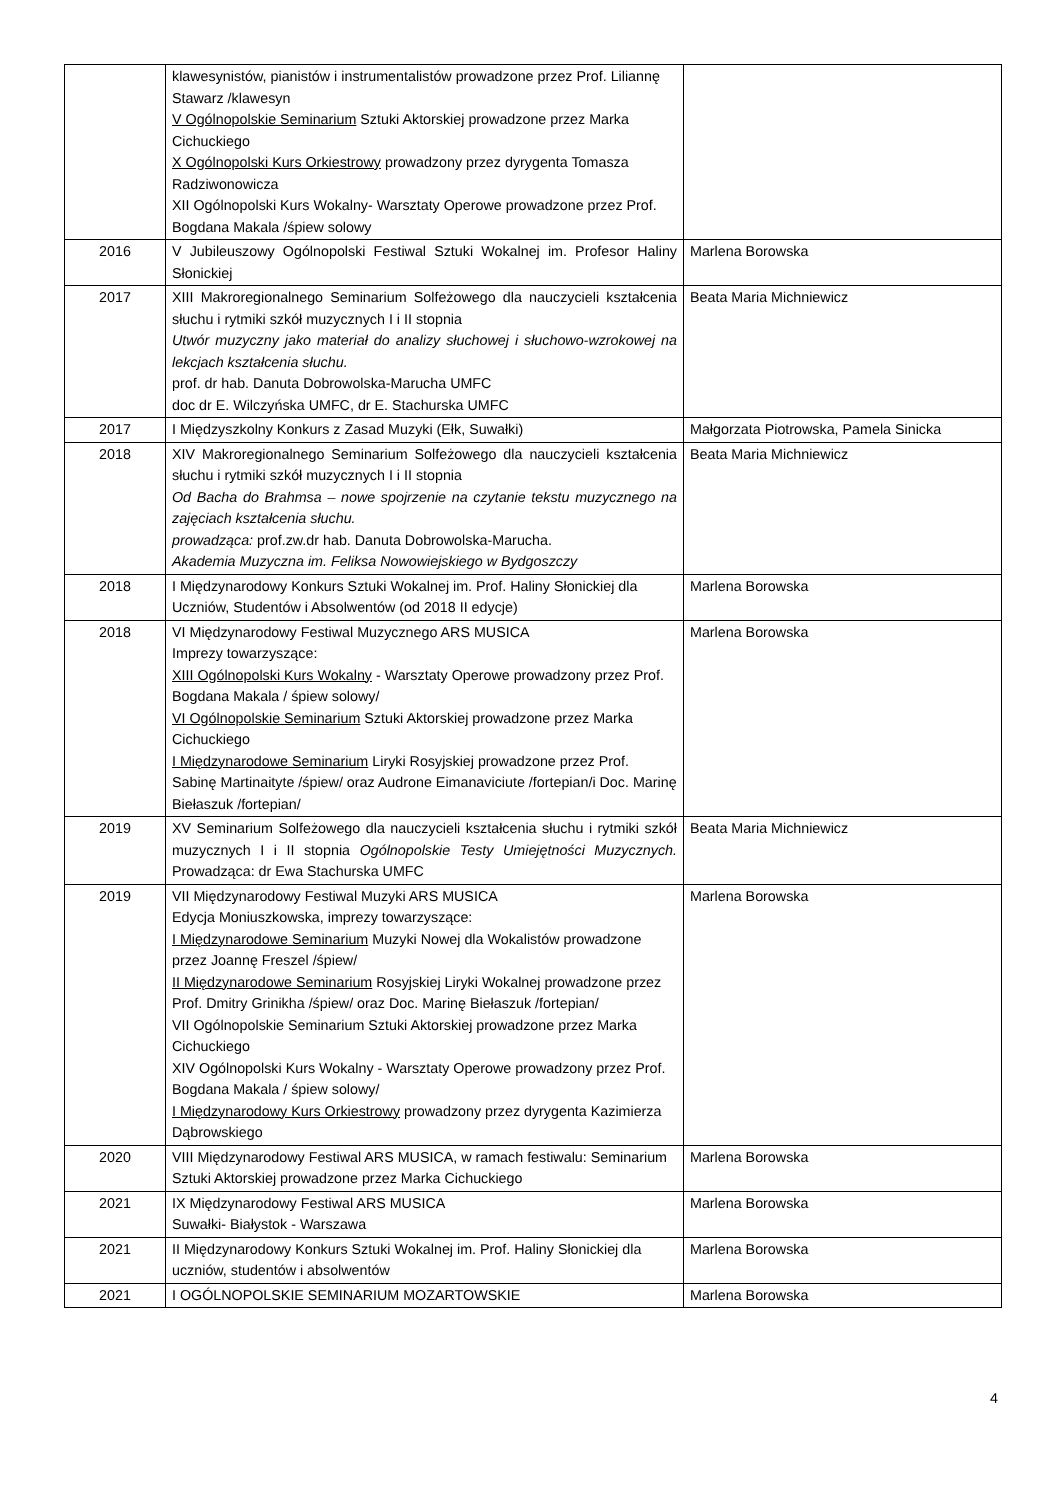| | klawesynistów, pianistów i instrumentalistów prowadzone przez Prof. Liliannę Stawarz /klawesyn V Ogólnopolskie Seminarium Sztuki Aktorskiej prowadzone przez Marka Cichuckiego X Ogólnopolski Kurs Orkiestrowy prowadzony przez dyrygenta Tomasza Radziwonowicza XII Ogólnopolski Kurs Wokalny- Warsztaty Operowe prowadzone przez Prof. Bogdana Makala /śpiew solowy | |
| 2016 | V Jubileuszowy Ogólnopolski Festiwal Sztuki Wokalnej im. Profesor Haliny Słonickiej | Marlena Borowska |
| 2017 | XIII Makroregionalnego Seminarium Solfeżowego dla nauczycieli kształcenia słuchu i rytmiki szkół muzycznych I i II stopnia Utwór muzyczny jako materiał do analizy słuchowej i słuchowo-wzrokowej na lekcjach kształcenia słuchu. prof. dr hab. Danuta Dobrowolska-Marucha UMFC doc dr E. Wilczyńska UMFC, dr E. Stachurska UMFC | Beata Maria Michniewicz |
| 2017 | I Międzyszkolny Konkurs z Zasad Muzyki (Ełk, Suwałki) | Małgorzata Piotrowska, Pamela Sinicka |
| 2018 | XIV Makroregionalnego Seminarium Solfeżowego dla nauczycieli kształcenia słuchu i rytmiki szkół muzycznych I i II stopnia Od Bacha do Brahmsa – nowe spojrzenie na czytanie tekstu muzycznego na zajęciach kształcenia słuchu. prowadząca: prof.zw.dr hab. Danuta Dobrowolska-Marucha. Akademia Muzyczna im. Feliksa Nowowiejskiego w Bydgoszczy | Beata Maria Michniewicz |
| 2018 | I Międzynarodowy Konkurs Sztuki Wokalnej im. Prof. Haliny Słonickiej dla Uczniów, Studentów i Absolwentów (od 2018 II edycje) | Marlena Borowska |
| 2018 | VI Międzynarodowy Festiwal Muzycznego ARS MUSICA Imprezy towarzyszące: XIII Ogólnopolski Kurs Wokalny - Warsztaty Operowe prowadzony przez Prof. Bogdana Makala / śpiew solowy/ VI Ogólnopolskie Seminarium Sztuki Aktorskiej prowadzone przez Marka Cichuckiego I Międzynarodowe Seminarium Liryki Rosyjskiej prowadzone przez Prof. Sabinę Martinaityte /śpiew/ oraz Audrone Eimanaviciute /fortepian/i Doc. Marinę Biełaszuk /fortepian/ | Marlena Borowska |
| 2019 | XV Seminarium Solfeżowego dla nauczycieli kształcenia słuchu i rytmiki szkół muzycznych I i II stopnia Ogólnopolskie Testy Umiejętności Muzycznych. Prowadząca: dr Ewa Stachurska UMFC | Beata Maria Michniewicz |
| 2019 | VII Międzynarodowy Festiwal Muzyki ARS MUSICA Edycja Moniuszkowska, imprezy towarzyszące: I Międzynarodowe Seminarium Muzyki Nowej dla Wokalistów prowadzone przez Joannę Freszel /śpiew/ II Międzynarodowe Seminarium Rosyjskiej Liryki Wokalnej prowadzone przez Prof. Dmitry Grinikha /śpiew/ oraz Doc. Marinę Biełaszuk /fortepian/ VII Ogólnopolskie Seminarium Sztuki Aktorskiej prowadzone przez Marka Cichuckiego XIV Ogólnopolski Kurs Wokalny - Warsztaty Operowe prowadzony przez Prof. Bogdana Makala / śpiew solowy/ I Międzynarodowy Kurs Orkiestrowy prowadzony przez dyrygenta Kazimierza Dąbrowskiego | Marlena Borowska |
| 2020 | VIII Międzynarodowy Festiwal ARS MUSICA, w ramach festiwalu: Seminarium Sztuki Aktorskiej prowadzone przez Marka Cichuckiego | Marlena Borowska |
| 2021 | IX Międzynarodowy Festiwal ARS MUSICA Suwałki- Białystok - Warszawa | Marlena Borowska |
| 2021 | II Międzynarodowy Konkurs Sztuki Wokalnej im. Prof. Haliny Słonickiej dla uczniów, studentów i absolwentów | Marlena Borowska |
| 2021 | I OGÓLNOPOLSKIE SEMINARIUM MOZARTOWSKIE | Marlena Borowska |
4